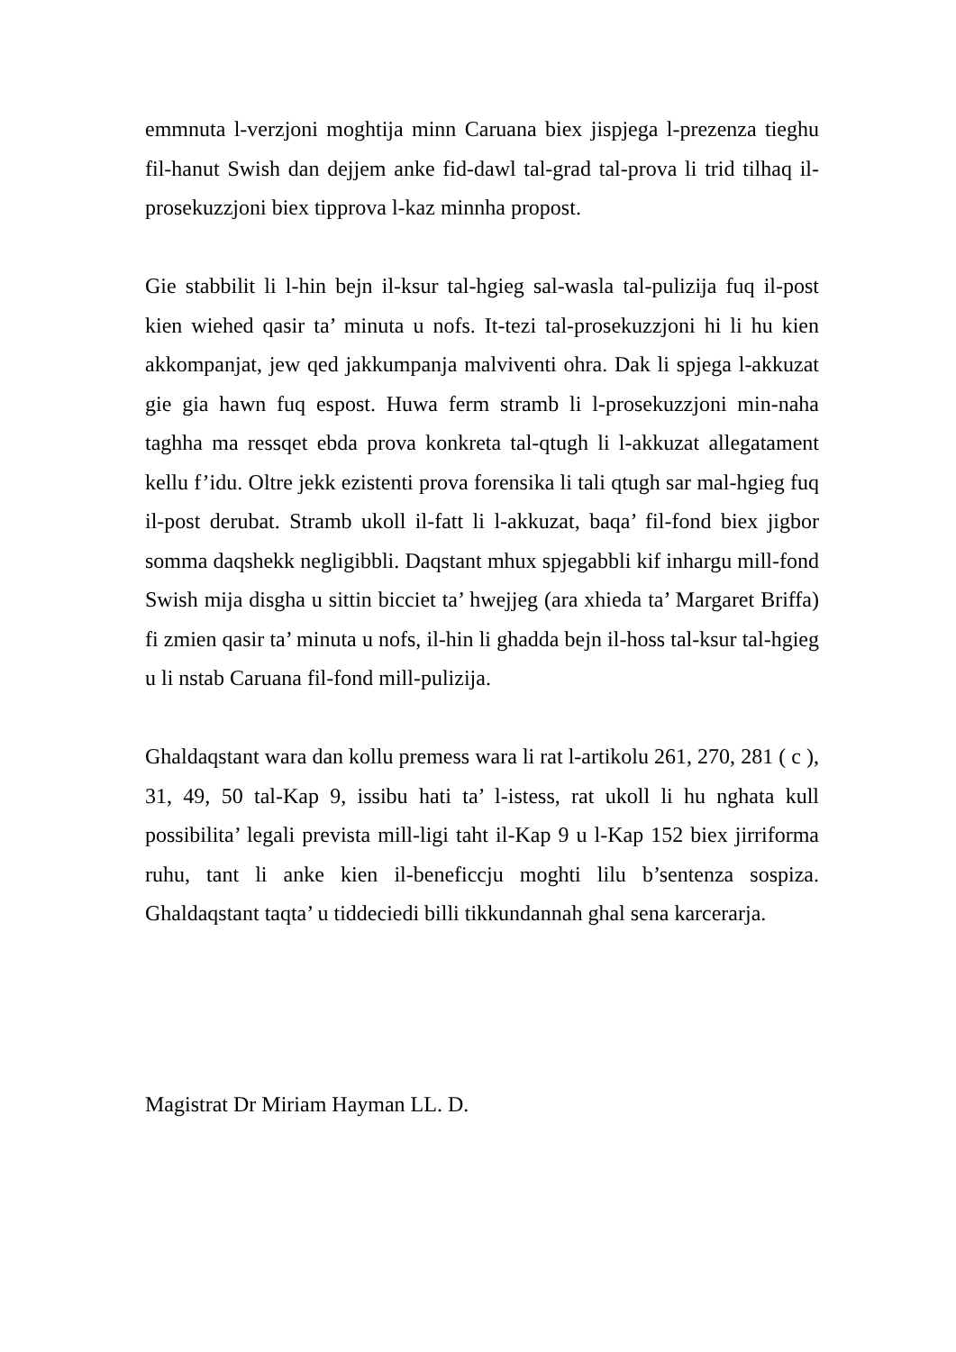emmnuta l-verzjoni moghtija minn Caruana biex jispjega l-prezenza tieghu fil-hanut Swish dan dejjem anke fid-dawl tal-grad tal-prova li trid tilhaq il-prosekuzzjoni biex tipprova l-kaz minnha propost.
Gie stabbilit li l-hin bejn il-ksur tal-hgieg sal-wasla tal-pulizija fuq il-post kien wiehed qasir ta’ minuta u nofs. It-tezi tal-prosekuzzjoni hi li hu kien akkompanjat, jew qed jakkumpanja malviventi ohra. Dak li spjega l-akkuzat gie gia hawn fuq espost. Huwa ferm stramb li l-prosekuzzjoni min-naha taghha ma ressqet ebda prova konkreta tal-qtugh li l-akkuzat allegatament kellu f’idu. Oltre jekk ezistenti prova forensika li tali qtugh sar mal-hgieg fuq il-post derubat. Stramb ukoll il-fatt li l-akkuzat, baqa’ fil-fond biex jigbor somma daqshekk negligibbli. Daqstant mhux spjegabbli kif inhargu mill-fond Swish mija disgha u sittin bicciet ta’ hwejjeg (ara xhieda ta’ Margaret Briffa) fi zmien qasir ta’ minuta u nofs, il-hin li ghadda bejn il-hoss tal-ksur tal-hgieg u li nstab Caruana fil-fond mill-pulizija.
Ghaldaqstant wara dan kollu premess wara li rat l-artikolu 261, 270, 281 ( c ), 31, 49, 50 tal-Kap 9, issibu hati ta’ l-istess, rat ukoll li hu nghata kull possibilita’ legali prevista mill-ligi taht il-Kap 9 u l-Kap 152 biex jirriforma ruhu, tant li anke kien il-beneficcju moghti lilu b’sentenza sospiza. Ghaldaqstant taqta’ u tiddeciedi billi tikkundannah ghal sena karcerarja.
Magistrat Dr Miriam Hayman LL. D.